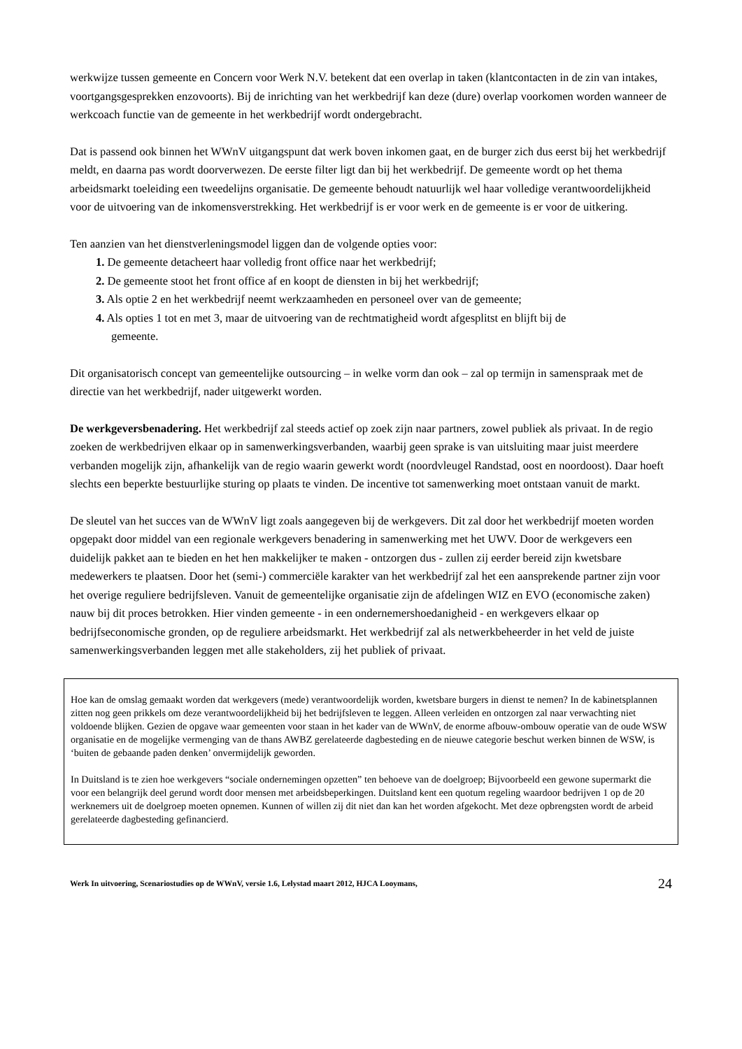werkwijze tussen gemeente en Concern voor Werk N.V. betekent dat een overlap in taken (klantcontacten in de zin van intakes, voortgangsgesprekken enzovoorts). Bij de inrichting van het werkbedrijf kan deze (dure) overlap voorkomen worden wanneer de werkcoach functie van de gemeente in het werkbedrijf wordt ondergebracht.
Dat is passend ook binnen het WWnV uitgangspunt dat werk boven inkomen gaat, en de burger zich dus eerst bij het werkbedrijf meldt, en daarna pas wordt doorverwezen. De eerste filter ligt dan bij het werkbedrijf. De gemeente wordt op het thema arbeidsmarkt toeleiding een tweedelijns organisatie. De gemeente behoudt natuurlijk wel haar volledige verantwoordelijkheid voor de uitvoering van de inkomensverstrekking. Het werkbedrijf is er voor werk en de gemeente is er voor de uitkering.
Ten aanzien van het dienstverleningsmodel liggen dan de volgende opties voor:
1. De gemeente detacheert haar volledig front office naar het werkbedrijf;
2. De gemeente stoot het front office af en koopt de diensten in bij het werkbedrijf;
3. Als optie 2 en het werkbedrijf neemt werkzaamheden en personeel over van de gemeente;
4. Als opties 1 tot en met 3, maar de uitvoering van de rechtmatigheid wordt afgesplitst en blijft bij de
gemeente.
Dit organisatorisch concept van gemeentelijke outsourcing – in welke vorm dan ook – zal op termijn in samenspraak met de directie van het werkbedrijf, nader uitgewerkt worden.
De werkgeversbenadering. Het werkbedrijf zal steeds actief op zoek zijn naar partners, zowel publiek als privaat. In de regio zoeken de werkbedrijven elkaar op in samenwerkingsverbanden, waarbij geen sprake is van uitsluiting maar juist meerdere verbanden mogelijk zijn, afhankelijk van de regio waarin gewerkt wordt (noordvleugel Randstad, oost en noordoost). Daar hoeft slechts een beperkte bestuurlijke sturing op plaats te vinden. De incentive tot samenwerking moet ontstaan vanuit de markt.
De sleutel van het succes van de WWnV ligt zoals aangegeven bij de werkgevers. Dit zal door het werkbedrijf moeten worden opgepakt door middel van een regionale werkgevers benadering in samenwerking met het UWV. Door de werkgevers een duidelijk pakket aan te bieden en het hen makkelijker te maken - ontzorgen dus - zullen zij eerder bereid zijn kwetsbare medewerkers te plaatsen. Door het (semi-) commerciële karakter van het werkbedrijf zal het een aansprekende partner zijn voor het overige reguliere bedrijfsleven. Vanuit de gemeentelijke organisatie zijn de afdelingen WIZ en EVO (economische zaken) nauw bij dit proces betrokken. Hier vinden gemeente - in een ondernemershoedanigheid - en werkgevers elkaar op bedrijfseconomische gronden, op de reguliere arbeidsmarkt. Het werkbedrijf zal als netwerkbeheerder in het veld de juiste samenwerkingsverbanden leggen met alle stakeholders, zij het publiek of privaat.
Hoe kan de omslag gemaakt worden dat werkgevers (mede) verantwoordelijk worden, kwetsbare burgers in dienst te nemen? In de kabinetsplannen zitten nog geen prikkels om deze verantwoordelijkheid bij het bedrijfsleven te leggen. Alleen verleiden en ontzorgen zal naar verwachting niet voldoende blijken. Gezien de opgave waar gemeenten voor staan in het kader van de WWnV, de enorme afbouw-ombouw operatie van de oude WSW organisatie en de mogelijke vermenging van de thans AWBZ gerelateerde dagbesteding en de nieuwe categorie beschut werken binnen de WSW, is ‘buiten de gebaande paden denken’ onvermijdelijk geworden.
In Duitsland is te zien hoe werkgevers “sociale ondernemingen opzetten” ten behoeve van de doelgroep; Bijvoorbeeld een gewone supermarkt die voor een belangrijk deel gerund wordt door mensen met arbeidsbeperkingen. Duitsland kent een quotum regeling waardoor bedrijven 1 op de 20 werknemers uit de doelgroep moeten opnemen. Kunnen of willen zij dit niet dan kan het worden afgekocht. Met deze opbrengsten wordt de arbeid gerelateerde dagbesteding gefinancierd.
Werk In uitvoering, Scenariostudies op de WWnV, versie 1.6, Lelystad maart 2012, HJCA Looymans, 24